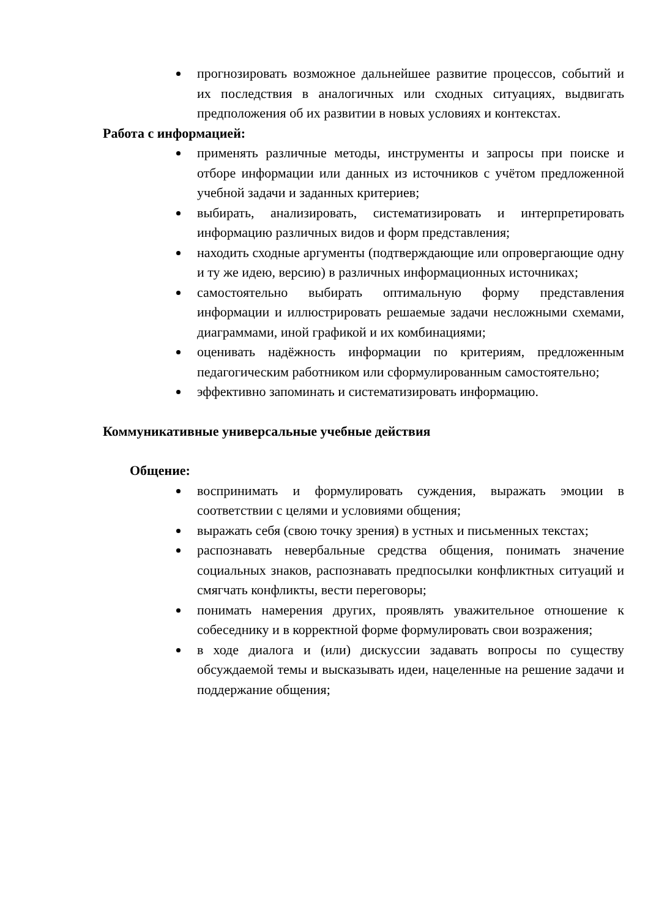прогнозировать возможное дальнейшее развитие процессов, событий и их последствия в аналогичных или сходных ситуациях, выдвигать предположения об их развитии в новых условиях и контекстах.
Работа с информацией:
применять различные методы, инструменты и запросы при поиске и отборе информации или данных из источников с учётом предложенной учебной задачи и заданных критериев;
выбирать, анализировать, систематизировать и интерпретировать информацию различных видов и форм представления;
находить сходные аргументы (подтверждающие или опровергающие одну и ту же идею, версию) в различных информационных источниках;
самостоятельно выбирать оптимальную форму представления информации и иллюстрировать решаемые задачи несложными схемами, диаграммами, иной графикой и их комбинациями;
оценивать надёжность информации по критериям, предложенным педагогическим работником или сформулированным самостоятельно;
эффективно запоминать и систематизировать информацию.
Коммуникативные универсальные учебные действия
Общение:
воспринимать и формулировать суждения, выражать эмоции в соответствии с целями и условиями общения;
выражать себя (свою точку зрения) в устных и письменных текстах;
распознавать невербальные средства общения, понимать значение социальных знаков, распознавать предпосылки конфликтных ситуаций и смягчать конфликты, вести переговоры;
понимать намерения других, проявлять уважительное отношение к собеседнику и в корректной форме формулировать свои возражения;
в ходе диалога и (или) дискуссии задавать вопросы по существу обсуждаемой темы и высказывать идеи, нацеленные на решение задачи и поддержание общения;